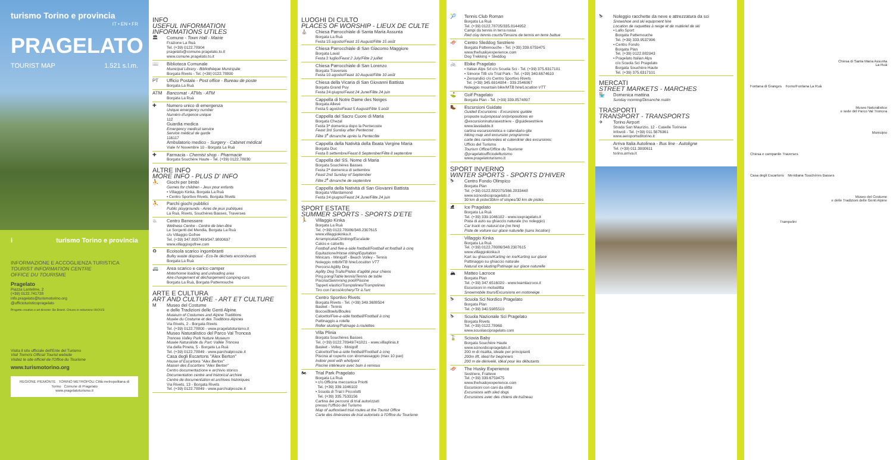turismo Torino e provincia
IT • EN • FR
PRAGELATO
TOURIST MAP 1.521 s.l.m.
i turismo Torino e provincia
INFORMAZIONE E ACCOGLIENZA TURISTICA
TOURIST INFORMATION CENTRE
OFFICE DU TOURISME
Pragelato
Piazza Lantelme, 2
(+39) 0122.741728
info.pragelato@turismotorino.org
@ufficioturisticopragelato
Progetto creativo e art director: Be Brand. Chiuso in redazione 09/2023
Visita il sito ufficiale dell'Ente del Turismo
Visit Torino's Official Tourist website
Visitez le site officiel de l'Office du Tourisme
www.turismotorino.org
REGIONE PIEMONTE TORINO METROPOLI Città metropolitana di Torino Comune di Pragelato
www.pragelatoturismo.it
INFO
USEFUL INFORMATION
INFORMATIONS UTILES
🏛 Comune - Town Hall - Mairie
Frazione La Ruà
Tel. (+39) 0122.78904
pragelato@comune.pragelato.to.it
www.comune.pragelato.to.it
📖 Biblioteca Comunale
Municipal Library - Bibliothèque Municipale
Borgata Rivets - Tel. (+39) 0122.78800
PT Ufficio Postale - Post office - Bureau de poste
Borgata La Ruà
ATM Bancomat - ATMs - ATM
Borgata La Ruà
✚ Numero unico di emergenza
Unique emergency number
Numéro d'urgence unique
112
Guardia medica
Emergency medical service
Service médical de garde
116117
Ambulatorio medico - Surgery - Cabinet médical
Viale IV Novembre 10 - Borgata La Ruà
✚ Farmacia - Chemist shop - Pharmacie
Borgata Souchère Haute - Tel. (+39) 0122.78030
ALTRE INFO
MORE INFO - PLUS D' INFO
⛹ Giochi per bimbi
Games for children - Jeux pour enfants
• Villaggio Kinka, Borgata La Ruà
• Centro Sportivo Rivets, Borgata Rivets
⛹ Parchi giochi pubblici
Public playgrounds - Aires de jeux publiques
La Ruà, Rivets, Souchères Basses, Traverses
♨ Centro Benessere
Wellness Centre - Centre de bien-être
Le Sorgenti del Mendia, Borgata La Ruà
c/o Villaggio Gofree
Tel. (+39) 347.8937499/347.9800697
www.villaggiogofree.com
♻ Ecoisola scarico ingombranti
Bulky waste disposal - Eco-île déchets encombrants
Borgata La Ruà
🚐 Area scarico e carico camper
Motorhome loading and unloading area
Aire chargement et déchargement camping-cars
Borgata La Ruà, Borgata Pattemouche
ARTE E CULTURA
ART AND CULTURE - ART ET CULTURE
M Museo del Costume
e delle Tradizioni delle Genti Alpine
Museum of Costumes and Alpine Traditions
Musée du Costume et des Traditions Alpines
Via Rivets, 2 - Borgata Rivets
Tel. (+39) 0122.78800 - www.pragelatoturismo.it
Museo Naturalistico del Parco Val Troncea
Troncea Valley Park Nature Museum
Musée Naturaliste du Parc Vallée Troncea
Via della Pineta, 5 - Borgata La Ruà
Tel. (+39) 0122.78849 - www.parchialpicozie.it
Casa degli Escartons "Alex Berton"
House of Escartons "Alex Berton"
Maison des Escartons "Alex Berton"
Centro documentazione e archivio storico
Documentation centre and historical archive
Centre de documentation et archives historiques
Via Rivets, 13 - Borgata Rivets
Tel. (+39) 0122.78849 - www.parchialpicozie.it
LUOGHI DI CULTO
PLACES OF WORSHIP - LIEUX DE CULTE
⛪ Chiesa Parrocchiale di Santa Maria Assunta
Borgata La Ruà
Festa 15 agosto/Feast 15 August/Fête 15 août
Chiesa Parrocchiale di San Giacomo Maggiore
Borgata Laval
Festa 2 luglio/Feast 2 July/Fête 2 juillet
Chiesa Parrocchiale di San Lorenzo
Borgata Traverses
Festa 10 agosto/Feast 10 August/Fête 10 août
Chiesa della Vicaria di San Giovanni Battista
Borgata Grand Puy
Festa 24 giugno/Feast 24 June/Fête 24 juin
Cappella di Notre Dame des Neiges
Borgata Allevé
Festa 5 agosto/Feast 5 August/Fête 5 août
Cappella del Sacro Cuore di Maria
Borgata Chezal
Festa 3ª domenica dopo la Pentecoste
Feast 3rd Sunday after Pentecost
Fête 3<sup>e</sup> dimanche après la Pentecôte
Cappella della Natività della Beata Vergine Maria
Borgata Duc
Festa 8 settembre/Feast 8 September/Fête 8 septembre
Cappella del SS. Nome di Maria
Borgata Souchères Basses
Festa 2ª domenica di settembre
Feast 2nd Sunday of September
Fête 2<sup>e</sup> dimanche de septembre
Cappella della Natività di San Giovanni Battista
Borgata Villardamond
Festa 24 giugno/Feast 24 June/Fête 24 juin
SPORT ESTATE
SUMMER SPORTS - SPORTS D'ETE
🏃 Villaggio Kinka
Borgata La Ruà
Tel. (+39) 0122.78086/348.2307615
www.villaggiokinka.it
Arrampicata/Climbing/Escalade
Calcio e calcetto
Football and five-a-side football/Football et football à cinq
Equitazione/Horse riding/Equitation
Minicars - Minigolf - Beach Volley - Tennis
Noleggio mtb/MTB hire/Location VTT
Percorsi Agility Dog
Agility Dog Trails/Pistes d'agilité pour chiens
Ping pong/Table tennis/Tennis de table
Piscina/Swimming pool/Piscine
Tappeti elastici/Trampolines/Trampolines
Tiro con l'arco/Archery/Tir à l'arc
Centro Sportivo Rivets
Borgata Rivets - Tel. (+39) 349.3688504
Basket - Tennis
Bocce/Bowls/Boules
Calcetto/Five-a-side football/Football à cinq
Pattinaggio a rotelle
Roller skating/Patinage à roulettes
Villa Plinia
Borgata Souchères Basses
Tel. (+39) 0122.78949/741821 - www.villaplinia.it
Basket - Volley - Minigolf
Calcetto/Five-a-side football/Football à cinq
Piscina al coperto con idromassaggio (max 10 pax)
Indoor pool with whirlpool
Piscine intérieure avec bain à remous
🏍 Trial Park Pragelato
Borgata La Ruà
• c/o Officina meccanica Priotti
Tel. (+39) 339.1046102
• Scuola di Trial I Piccolotti
Tel. (+39) 335.7533156
Cartina dei percorsi di trial autorizzati
presso l'Ufficio del Turismo
Map of authorised trial routes at the Tourist Office
Carte des itinéraires de trial autorisés à l'Office du Tourisme
🎾 Tennis Club Roman
Borgata La Ruà
Tel. (+39) 0122.78705/335.8144952
Campi da tennis in terra rossa
Red clay tennis courts/Terrains de tennis en terre battue
🛷 Centro Sleddog Sestriere
Borgata Pattemouche - Tel. (+39) 339.6759475
www.thehuskyexperience.com
Dog Trekking + Sleddog
🚲 Ebike Pragelato
• Italian Alps Srl c/o Scuola Sci - Tel. (+39) 375.6317101
• Simone Titli c/o Trial Park - Tel. (+39) 340.6674610
• Zeroundici c/o Centro Sportivo Rivets
Tel. (+39) 345.6914084 - 339.2546067
Noleggio mountain bike/MTB hire/Location VTT
⛳ Golf Pragelato
Borgata Plan - Tel. (+39) 339.8574897
🥾 Escursioni Guidate
Guided Excursions - Excursions guidée
proposte su/proposal on/propositions en
@escursioninaturasestriere - @guidesestriere
www.lavaladdo.it
cartina escursionistica e calendario gite
hiking map and excursion programme
carte des randonnées et calendrier des excursions:
Ufficio del Turismo
Tourism Office/Office du Tourisme
@pragelatoufficiodelturismo
www.pragelatoturismo.it
SPORT INVERNO
WINTER SPORTS - SPORTS D'HIVER
⛷ Centro Fondo Olimpico
Borgata Plan
Tel. (+39) 0122.882075/366.2833448
www.scinordicopragelato.it
30 km di piste/30km of slopes/30 km de pistes
⛸ Ice Pragelato
Borgata La Ruà
Tel. (+39) 339.1046102 - www.icepragelato.it
Pista di auto su ghiaccio naturale (no noleggio)
Car track on natural ice (no hire)
Piste de voiture sur glace naturelle (sans location)
Villaggio Kinka
Borgata La Ruà
Tel. (+39) 0122.78086/348.2307615
www.villaggiokinka.it
Kart su ghiaccio/Karting on ice/Karting sur glace
Pattinaggio su ghiaccio naturale
Natural ice skating/Patinage sur glace naturelle
🏔 Matteo Lacroce
Borgata Plan
Tel. (+39) 347.6516020 - www.teamlacroce.it
Escursioni in motoslitta
Snowmobile tours/Excursions en motoneige
⛷ Scuola Sci Nordico Pragelato
Borgata Plan
Tel. (+39) 340.5985510
⛷ Scuola Nazionale Sci Pragelato
Borgata Rivets
Tel. (+39) 0122.78960
www.scuolascipragelato.com
🚡 Sciovia Baby
Borgata Souchère Haute
www.scinordicopragelato.it
200 m di risalita, ideale per principianti
200m lift, ideal for beginners
200 m de dénivelé, idéal pour les débutants
🛷 The Husky Experience
Sestriere, Fraiteve
Tel. (+39) 339.6759475
www.thehuskyexperience.com
Escursioni con cani da slitta
Excursions with sled dogs
Excursions avec des chiens de traîneau
⛷ Noleggio racchette da neve e attrezzatura da sci
Snowshoe and ski equipment hire
Location de raquettes à neige et de matériel de ski
• Lallo Sport
Borgata Pattemouche
Tel. (+39) 333.9537996
• Centro Fondo
Borgata Plan
Tel. (+39) 0122.882043
• Pragelato Italian Alps
c/o Scuola Sci Pragelato
Borgata Souchère Haute
Tel. (+39) 375.6317101
MERCATI
STREET MARKETS - MARCHES
🏪 Domenica mattina
Sunday morning/Dimanche matin
TRASPORTI
TRANSPORT - TRANSPORTS
✈ Torino Airport
Strada San Maurizio, 12 - Caselle Torinese
Infovoli - Tel. (+39) 011.5676361
www.aeroportoditorino.it
Arriva Italia Autolinea - Bus line - Autoligne
Tel. (+39) 011.3000611
torino.arriva.it
Chiesa di Santa Maria Assunta
La Ruà
Fontana di Granges Forno/Fontana La Ruà
Museo Naturalistico
e sede del Parco Val Troncea
Municipio
Chiesa e campanile Traverses
Casa degli Escartons Meridiana Souchères Basses
Museo del Costume
e delle Tradizioni delle Genti Alpine
Trampolini